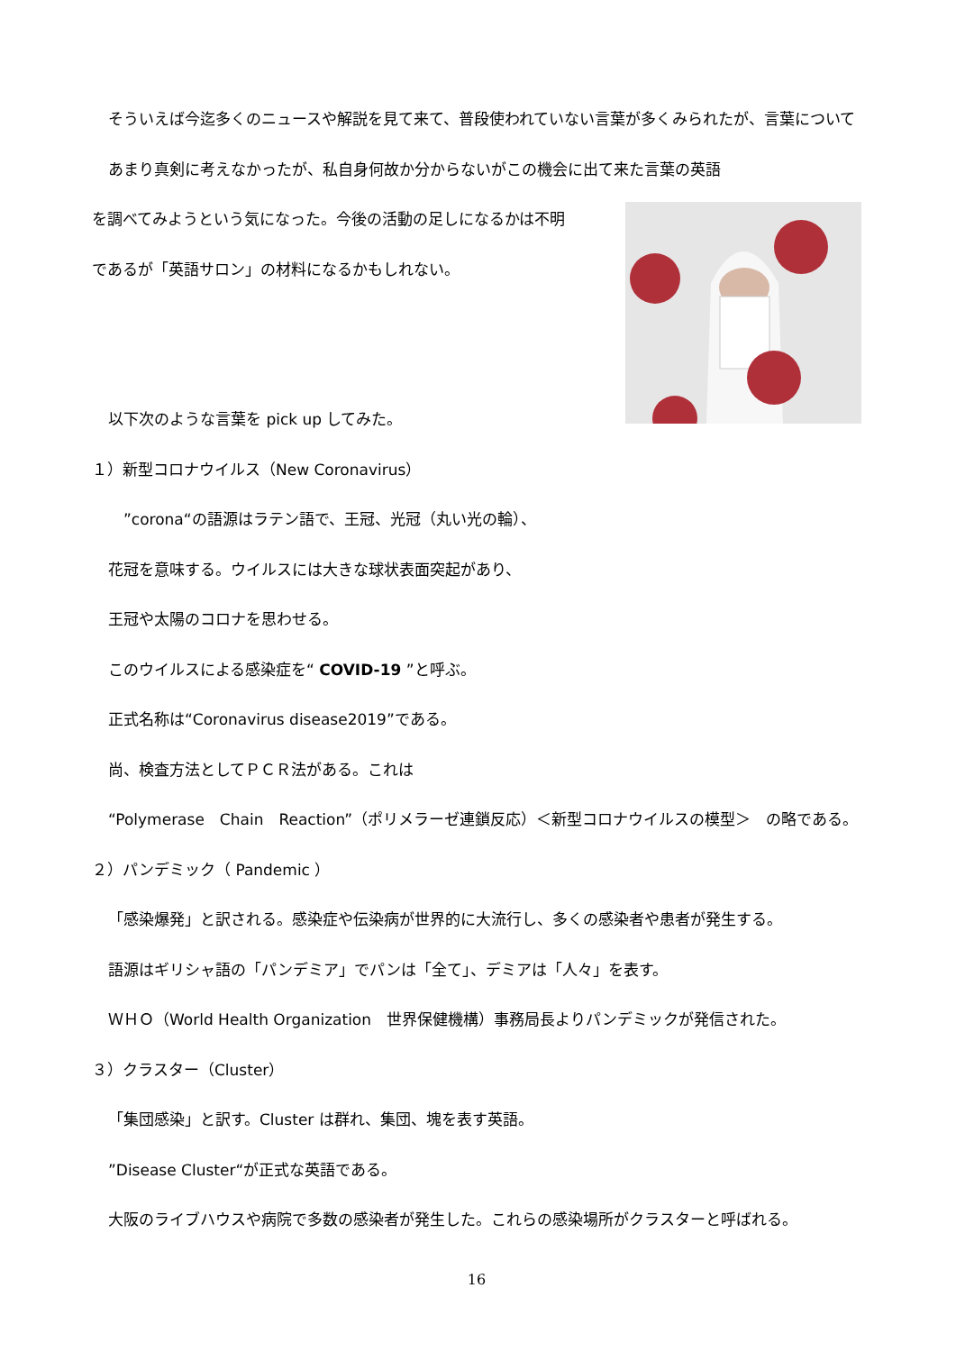そういえば今迄多くのニュースや解説を見て来て、普段使われていない言葉が多くみられたが、言葉についてあまり真剣に考えなかったが、私自身何故か分からないがこの機会に出て来た言葉の英語
を調べてみようという気になった。今後の活動の足しになるかは不明
であるが「英語サロン」の材料になるかもしれない。
以下次のような言葉を pick up してみた。
１）新型コロナウイルス（New Coronavirus）
　”corona“の語源はラテン語で、王冠、光冠（丸い光の輪）、
花冠を意味する。ウイルスには大きな球状表面突起があり、
王冠や太陽のコロナを思わせる。
このウイルスによる感染症を“ COVID-19 ”と呼ぶ。
正式名称は“Coronavirus disease2019”である。
尚、検査方法としてＰＣＲ法がある。これは
“Polymerase　Chain　Reaction”（ポリメラーゼ連鎖反応）＜新型コロナウイルスの模型＞　の略である。
２）パンデミック（ Pandemic ）
「感染爆発」と訳される。感染症や伝染病が世界的に大流行し、多くの感染者や患者が発生する。
語源はギリシャ語の「パンデミア」でパンは「全て」、デミアは「人々」を表す。
ＷＨＯ（World Health Organization　世界保健機構）事務局長よりパンデミックが発信された。
３）クラスター（Cluster）
「集団感染」と訳す。Cluster は群れ、集団、塊を表す英語。
”Disease Cluster“が正式な英語である。
大阪のライブハウスや病院で多数の感染者が発生した。これらの感染場所がクラスターと呼ばれる。
16